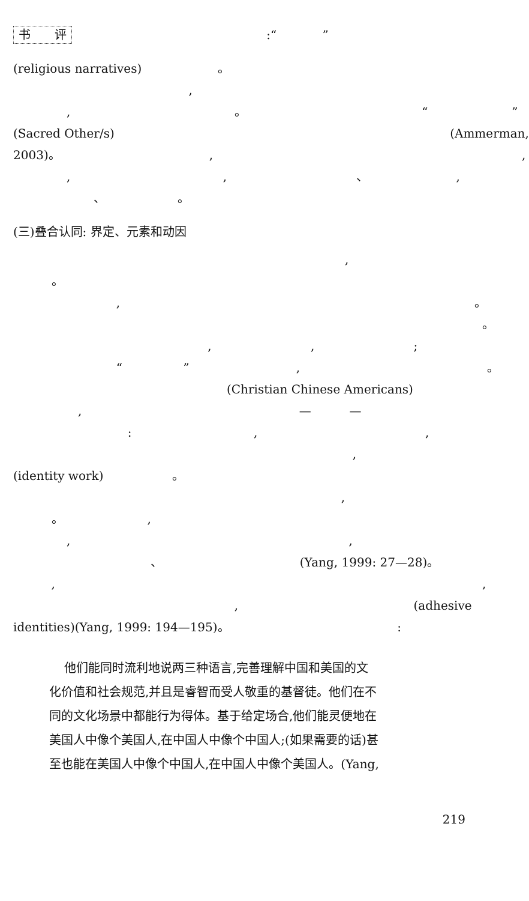书　　评 :“ ”
(religious narratives) 。
,
, 。 “ ”
(Sacred Other/s) (Ammerman,
2003)。 , ,
, , 、 ,
、 。
(三)叠合认同: 界定、元素和动因
,
。
, 。
。
, , ;
“ ” , 。
(Christian Chinese Americans)
, — —
: , ,
,
(identity work) 。
,
。 ,
, ,
、 (Yang, 1999: 27—28)。
, ,
, (adhesive
identities)(Yang, 1999: 194—195)。 :
他们能同时流利地说两三种语言,完善理解中国和美国的文
化价值和社会规范,并且是睿智而受人敬重的基督徒。他们在不
同的文化场景中都能行为得体。基于给定场合,他们能灵便地在
美国人中像个美国人,在中国人中像个中国人;(如果需要的话)甚
至也能在美国人中像个中国人,在中国人中像个美国人。(Yang,
219